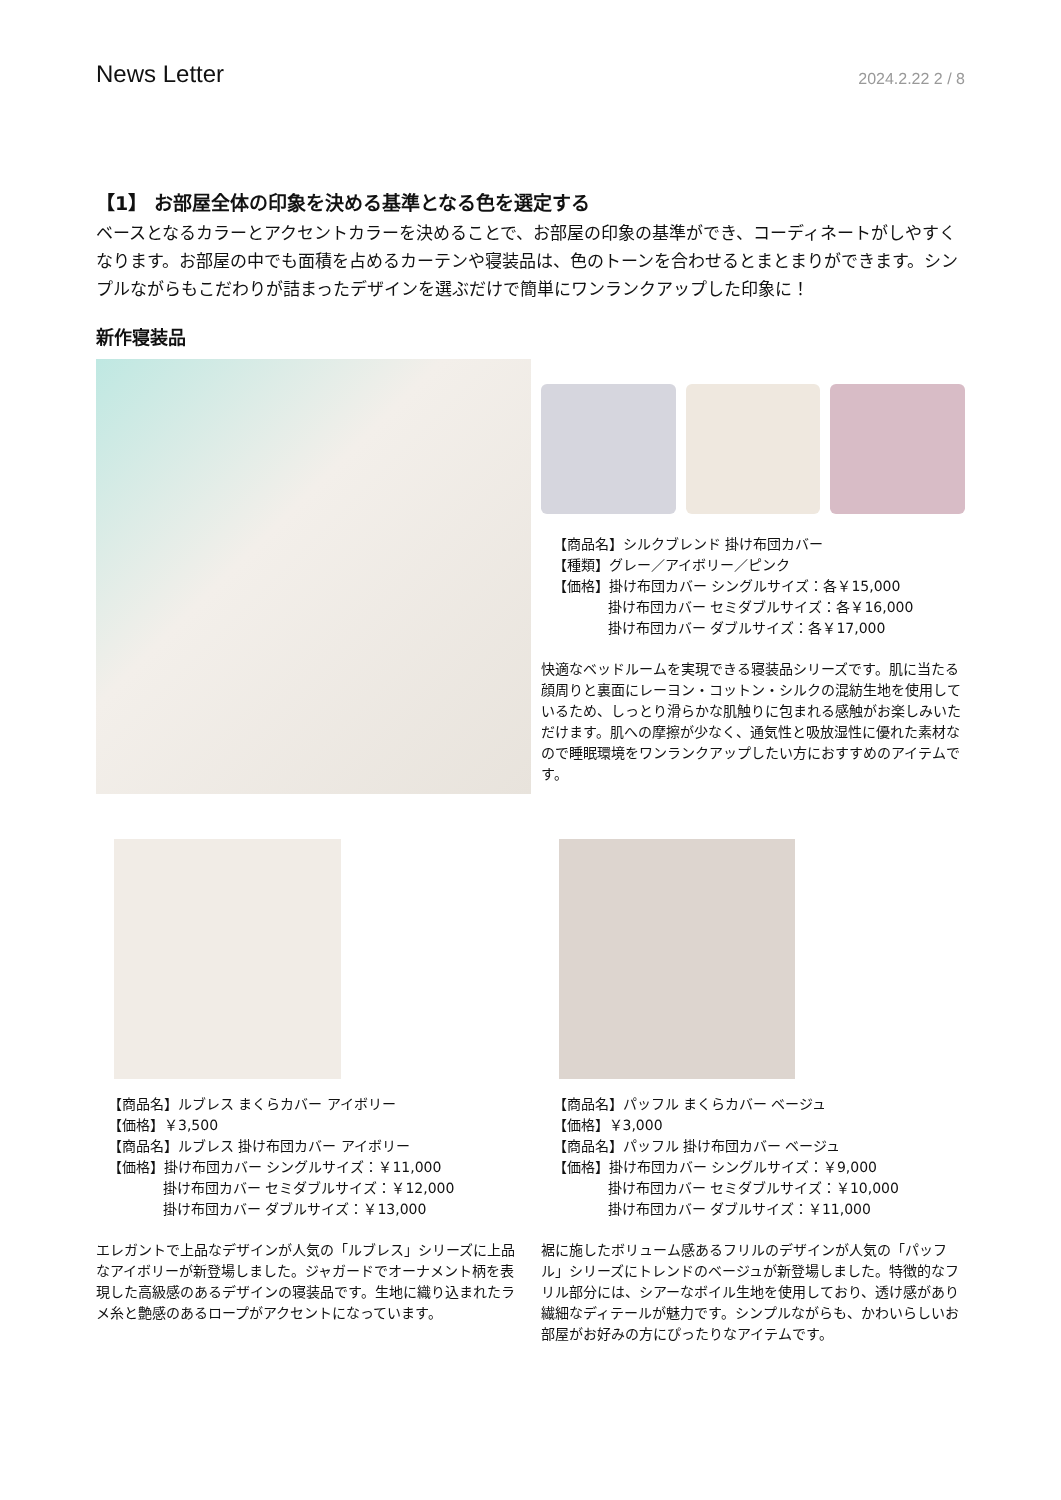News Letter 2024.2.22 2 / 8
【1】 お部屋全体の印象を決める基準となる色を選定する
ベースとなるカラーとアクセントカラーを決めることで、お部屋の印象の基準ができ、コーディネートがしやすくなります。お部屋の中でも面積を占めるカーテンや寝装品は、色のトーンを合わせるとまとまりができます。シンプルながらもこだわりが詰まったデザインを選ぶだけで簡単にワンランクアップした印象に！
新作寝装品
【商品名】シルクブレンド 掛け布団カバー
【種類】グレー／アイボリー／ピンク
【価格】掛け布団カバー シングルサイズ：各￥15,000
掛け布団カバー セミダブルサイズ：各￥16,000
掛け布団カバー ダブルサイズ：各￥17,000
快適なベッドルームを実現できる寝装品シリーズです。肌に当たる顔周りと裏面にレーヨン・コットン・シルクの混紡生地を使用しているため、しっとり滑らかな肌触りに包まれる感触がお楽しみいただけます。肌への摩擦が少なく、通気性と吸放湿性に優れた素材なので睡眠環境をワンランクアップしたい方におすすめのアイテムです。
【商品名】ルブレス まくらカバー アイボリー
【価格】￥3,500
【商品名】ルブレス 掛け布団カバー アイボリー
【価格】掛け布団カバー シングルサイズ：￥11,000
掛け布団カバー セミダブルサイズ：￥12,000
掛け布団カバー ダブルサイズ：￥13,000
エレガントで上品なデザインが人気の「ルブレス」シリーズに上品なアイボリーが新登場しました。ジャガードでオーナメント柄を表現した高級感のあるデザインの寝装品です。生地に織り込まれたラメ糸と艶感のあるロープがアクセントになっています。
【商品名】パッフル まくらカバー ベージュ
【価格】￥3,000
【商品名】パッフル 掛け布団カバー ベージュ
【価格】掛け布団カバー シングルサイズ：￥9,000
掛け布団カバー セミダブルサイズ：￥10,000
掛け布団カバー ダブルサイズ：￥11,000
裾に施したボリューム感あるフリルのデザインが人気の「パッフル」シリーズにトレンドのベージュが新登場しました。特徴的なフリル部分には、シアーなボイル生地を使用しており、透け感があり繊細なディテールが魅力です。シンプルながらも、かわいらしいお部屋がお好みの方にぴったりなアイテムです。